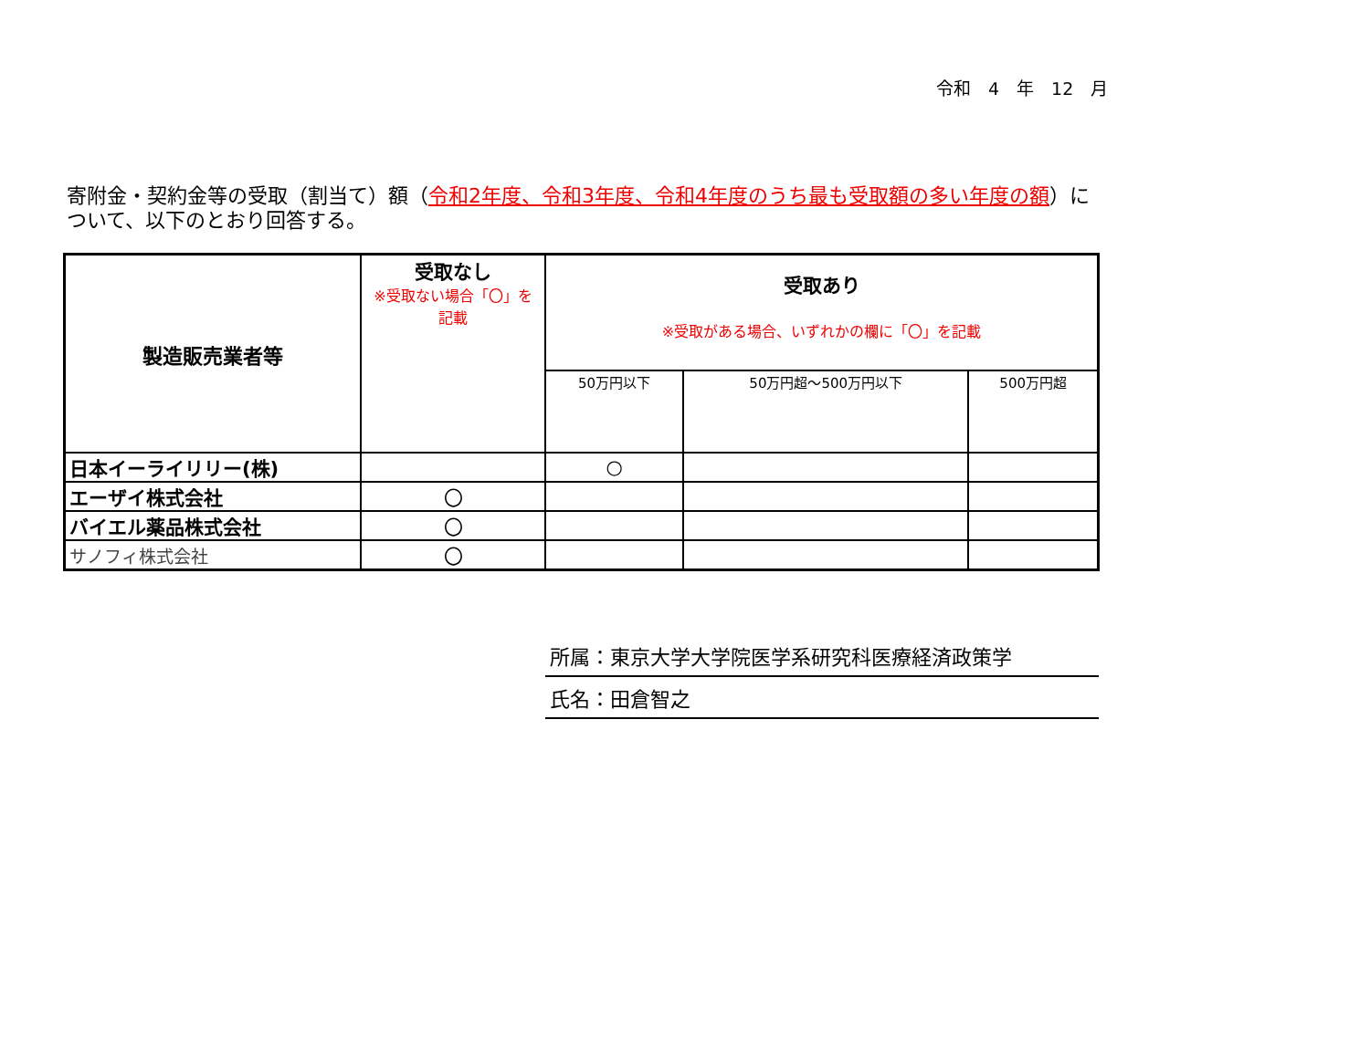令和　4　年　12　月
寄附金・契約金等の受取（割当て）額（令和2年度、令和3年度、令和4年度のうち最も受取額の多い年度の額）について、以下のとおり回答する。
| 製造販売業者等 | 受取なし ※受取ない場合「〇」を 記載 | 受取あり ※受取がある場合、いずれかの欄に「〇」を記載 | | |
| --- | --- | --- | --- | --- |
| | | 50万円以下 | 50万円超～500万円以下 | 500万円超 |
| 日本イーライリリー(株) | | ○ | | |
| エーザイ株式会社 | 〇 | | | |
| バイエル薬品株式会社 | 〇 | | | |
| サノフィ株式会社 | 〇 | | | |
所属：東京大学大学院医学系研究科医療経済政策学
氏名：田倉智之